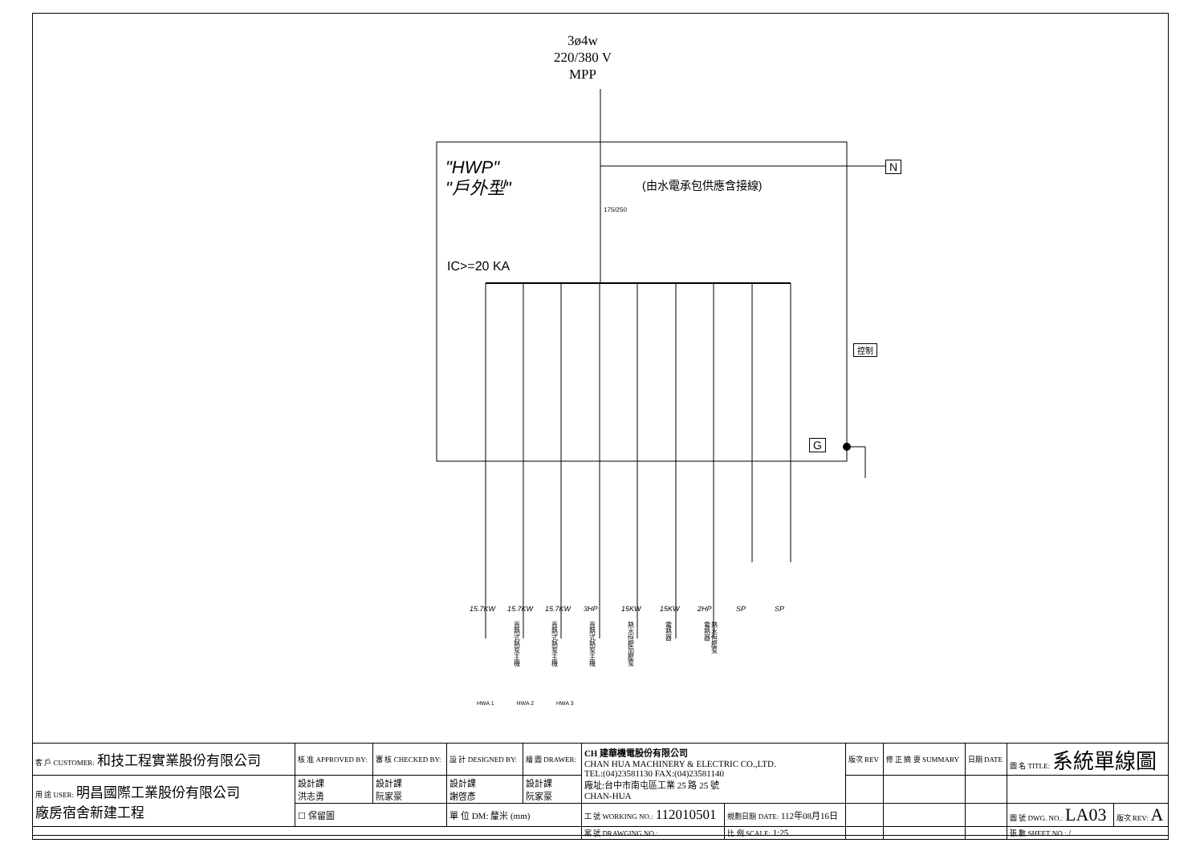3ø4w
220/380 V
MPP
"HWP"
"戶外型"
N
(由水電承包供應含接線)
175/250
IC>=20 KA
控制
G
15.7KW 15.7KW 15.7KW 3HP 15KW 15KW 2HP SP SP
直熱式熱泵主機 直熱式熱泵主機 直熱式熱泵主機 熱水恒壓加壓泵 電熱器 電熱器 熱水恒壓泵
HWA 1 HWA 2 HWA 3
| 客 戶 CUSTOMER: 和技工程實業股份有限公司 | 核 准 APPROVED BY: | 審 核 CHECKED BY: | 設 計 DESIGNED BY: | 繪 圖 DRAWER: | CH 建華機電股份有限公司 CHAN HUA MACHINERY & ELECTRIC CO.,LTD. TEL:(04)23581130 FAX:(04)23581140 廠址:台中市南屯區工業 25 路 25 號 CHAN-HUA | | 版次 REV | 修 正 摘 要 SUMMARY | 日期 DATE | 圖 名 TITLE: 系統單線圖 | |
| 用 途 USER: 明昌國際工業股份有限公司 廠房宿舍新建工程 | 設計課 洪志勇 | 設計課 阮家豪 | 設計課 謝啓彥 | 設計課 阮家豪 | | | | | | | |
| | ☐ 保留圖 | | 單 位 DM: 釐米 (mm) | | 工 號 WORKING NO.: 112010501 | 規劃日期 DATE: 112年08月16日 | | | | 圖 號 DWG. NO.: LA03 | 版次 REV: A |
| | | | | | 案 號 DRAWGING NO.: | 比 例 SCALE: 1:25 | | | | 張 數 SHEET NO.: / | |